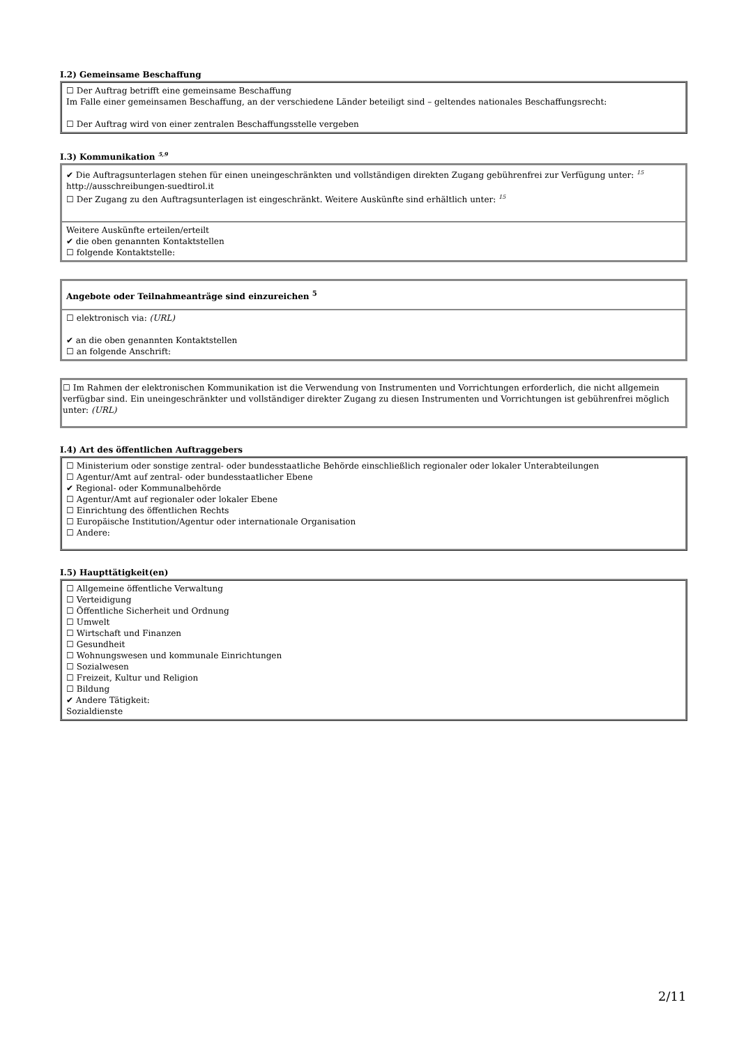I.2) Gemeinsame Beschaffung
☐ Der Auftrag betrifft eine gemeinsame Beschaffung
Im Falle einer gemeinsamen Beschaffung, an der verschiedene Länder beteiligt sind – geltendes nationales Beschaffungsrecht:
☐ Der Auftrag wird von einer zentralen Beschaffungsstelle vergeben
I.3) Kommunikation <sup>5,9</sup>
✔ Die Auftragsunterlagen stehen für einen uneingeschränkten und vollständigen direkten Zugang gebührenfrei zur Verfügung unter: <sup>15</sup>
http://ausschreibungen-suedtirol.it
☐ Der Zugang zu den Auftragsunterlagen ist eingeschränkt. Weitere Auskünfte sind erhältlich unter: <sup>15</sup>
Weitere Auskünfte erteilen/erteilt
✔ die oben genannten Kontaktstellen
☐ folgende Kontaktstelle:
Angebote oder Teilnahmeanträge sind einzureichen <sup>5</sup>
☐ elektronisch via: (URL)
✔ an die oben genannten Kontaktstellen
☐ an folgende Anschrift:
☐ Im Rahmen der elektronischen Kommunikation ist die Verwendung von Instrumenten und Vorrichtungen erforderlich, die nicht allgemein verfügbar sind. Ein uneingeschränkter und vollständiger direkter Zugang zu diesen Instrumenten und Vorrichtungen ist gebührenfrei möglich unter: (URL)
I.4) Art des öffentlichen Auftraggebers
☐ Ministerium oder sonstige zentral- oder bundesstaatliche Behörde einschließlich regionaler oder lokaler Unterabteilungen
☐ Agentur/Amt auf zentral- oder bundesstaatlicher Ebene
✔ Regional- oder Kommunalbehörde
☐ Agentur/Amt auf regionaler oder lokaler Ebene
☐ Einrichtung des öffentlichen Rechts
☐ Europäische Institution/Agentur oder internationale Organisation
☐ Andere:
I.5) Haupttätigkeit(en)
☐ Allgemeine öffentliche Verwaltung
☐ Verteidigung
☐ Öffentliche Sicherheit und Ordnung
☐ Umwelt
☐ Wirtschaft und Finanzen
☐ Gesundheit
☐ Wohnungswesen und kommunale Einrichtungen
☐ Sozialwesen
☐ Freizeit, Kultur und Religion
☐ Bildung
✔ Andere Tätigkeit:
Sozialdienste
2/11